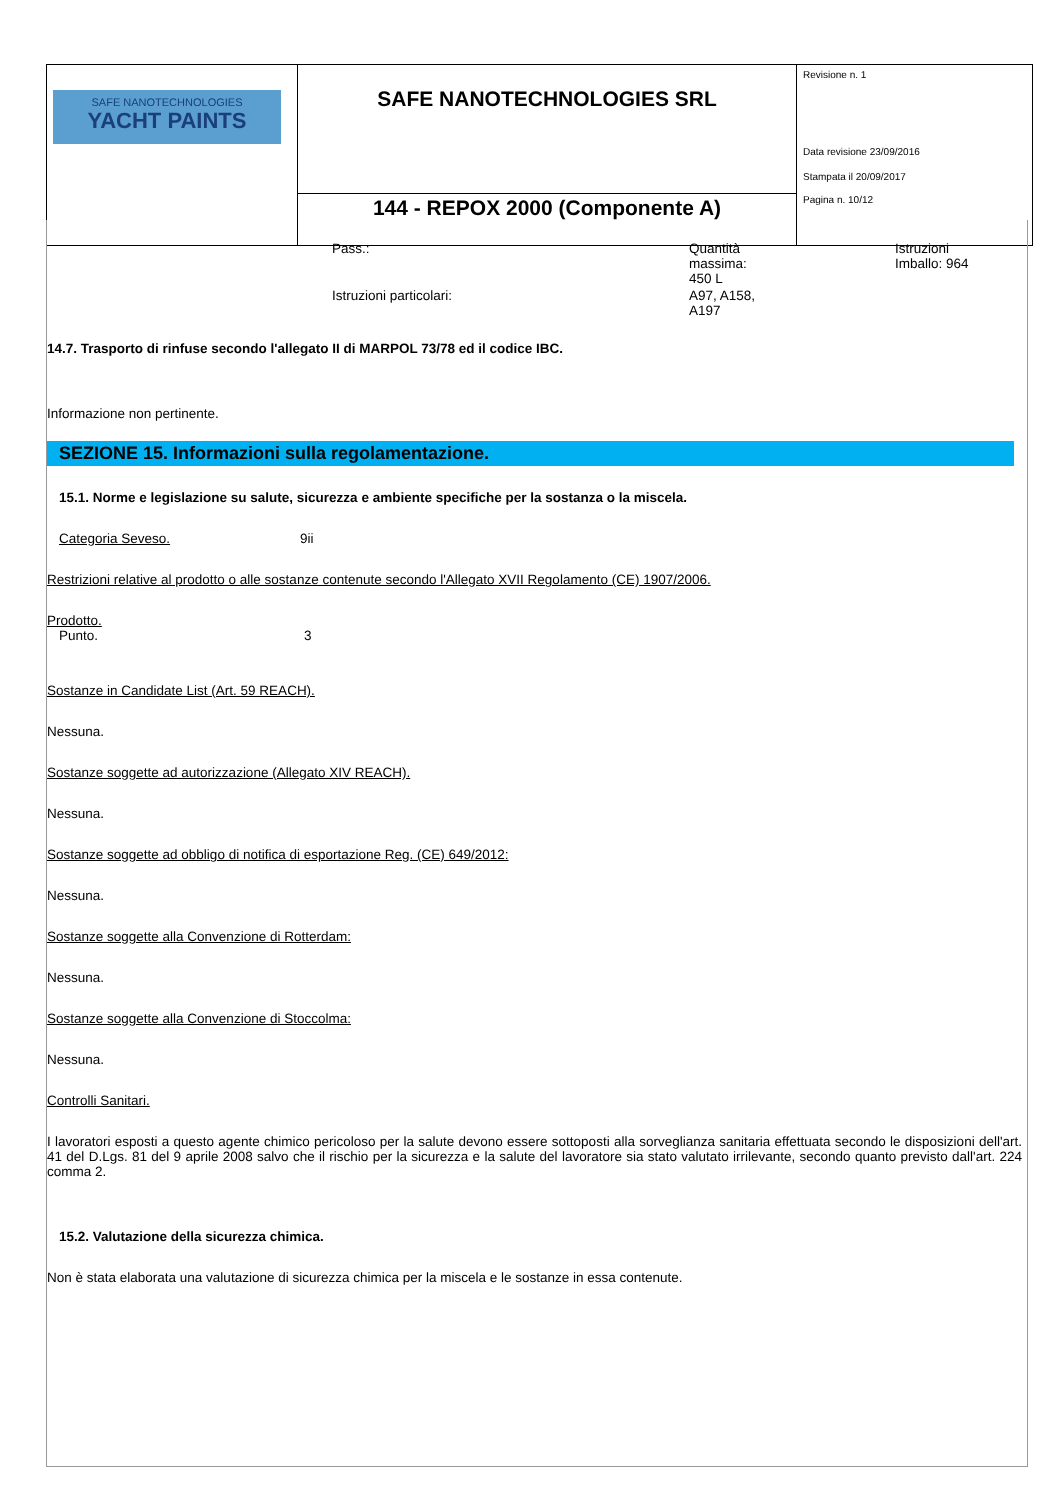| SAFE NANOTECHNOLOGIES YACHT PAINTS | SAFE NANOTECHNOLOGIES SRL | Revisione n. 1 Data revisione 23/09/2016 Stampata il 20/09/2017 Pagina n. 10/12 |
| | 144 - REPOX 2000 (Componente A) | |
| Pass.: | Quantità massima: 450 L | Istruzioni Imballo: 964 |
| Istruzioni particolari: | A97, A158, A197 | |
14.7. Trasporto di rinfuse secondo l'allegato II di MARPOL 73/78 ed il codice IBC.
Informazione non pertinente.
SEZIONE 15. Informazioni sulla regolamentazione.
15.1. Norme e legislazione su salute, sicurezza e ambiente specifiche per la sostanza o la miscela.
Categoria Seveso. 9ii
Restrizioni relative al prodotto o alle sostanze contenute secondo l'Allegato XVII Regolamento (CE) 1907/2006.
Prodotto.
Punto. 3
Sostanze in Candidate List (Art. 59 REACH).
Nessuna.
Sostanze soggette ad autorizzazione (Allegato XIV REACH).
Nessuna.
Sostanze soggette ad obbligo di notifica di esportazione Reg. (CE) 649/2012:
Nessuna.
Sostanze soggette alla Convenzione di Rotterdam:
Nessuna.
Sostanze soggette alla Convenzione di Stoccolma:
Nessuna.
Controlli Sanitari.
I lavoratori esposti a questo agente chimico pericoloso per la salute devono essere sottoposti alla sorveglianza sanitaria effettuata secondo le disposizioni dell'art. 41 del D.Lgs. 81 del 9 aprile 2008 salvo che il rischio per la sicurezza e la salute del lavoratore sia stato valutato irrilevante, secondo quanto previsto dall'art. 224 comma 2.
15.2. Valutazione della sicurezza chimica.
Non è stata elaborata una valutazione di sicurezza chimica per la miscela e le sostanze in essa contenute.